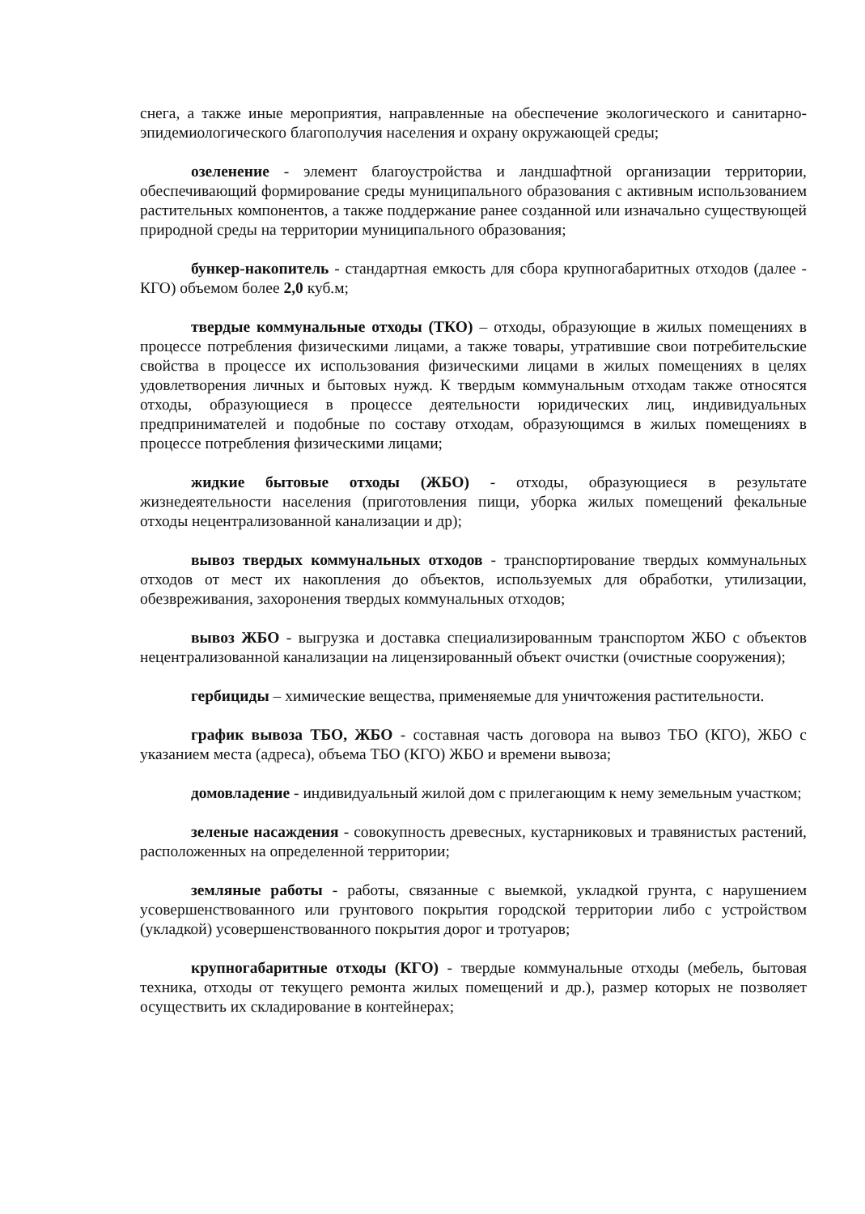снега, а также иные мероприятия, направленные на обеспечение экологического и санитарно-эпидемиологического благополучия населения и охрану окружающей среды;
озеленение - элемент благоустройства и ландшафтной организации территории, обеспечивающий формирование среды муниципального образования с активным использованием растительных компонентов, а также поддержание ранее созданной или изначально существующей природной среды на территории муниципального образования;
бункер-накопитель - стандартная емкость для сбора крупногабаритных отходов (далее - КГО) объемом более 2,0 куб.м;
твердые коммунальные отходы (ТКО) – отходы, образующие в жилых помещениях в процессе потребления физическими лицами, а также товары, утратившие свои потребительские свойства в процессе их использования физическими лицами в жилых помещениях в целях удовлетворения личных и бытовых нужд. К твердым коммунальным отходам также относятся отходы, образующиеся в процессе деятельности юридических лиц, индивидуальных предпринимателей и подобные по составу отходам, образующимся в жилых помещениях в процессе потребления физическими лицами;
жидкие бытовые отходы (ЖБО) - отходы, образующиеся в результате жизнедеятельности населения (приготовления пищи, уборка жилых помещений фекальные отходы нецентрализованной канализации и др);
вывоз твердых коммунальных отходов - транспортирование твердых коммунальных отходов от мест их накопления до объектов, используемых для обработки, утилизации, обезвреживания, захоронения твердых коммунальных отходов;
вывоз ЖБО - выгрузка и доставка специализированным транспортом ЖБО с объектов нецентрализованной канализации на лицензированный объект очистки (очистные сооружения);
гербициды – химические вещества, применяемые для уничтожения растительности.
график вывоза ТБО, ЖБО - составная часть договора на вывоз ТБО (КГО), ЖБО с указанием места (адреса), объема ТБО (КГО) ЖБО и времени вывоза;
домовладение - индивидуальный жилой дом с прилегающим к нему земельным участком;
зеленые насаждения - совокупность древесных, кустарниковых и травянистых растений, расположенных на определенной территории;
земляные работы - работы, связанные с выемкой, укладкой грунта, с нарушением усовершенствованного или грунтового покрытия городской территории либо с устройством (укладкой) усовершенствованного покрытия дорог и тротуаров;
крупногабаритные отходы (КГО) - твердые коммунальные отходы (мебель, бытовая техника, отходы от текущего ремонта жилых помещений и др.), размер которых не позволяет осуществить их складирование в контейнерах;